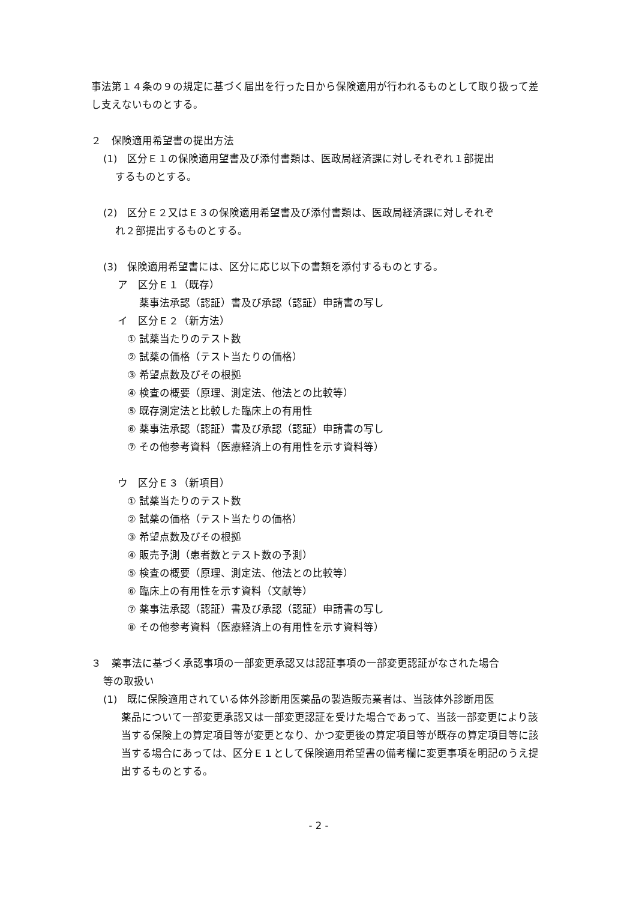事法第１４条の９の規定に基づく届出を行った日から保険適用が行われるものとして取り扱って差し支えないものとする。
２　保険適用希望書の提出方法
(1)　区分Ｅ１の保険適用望書及び添付書類は、医政局経済課に対しそれぞれ１部提出
するものとする。
(2)　区分Ｅ２又はＥ３の保険適用希望書及び添付書類は、医政局経済課に対しそれぞ
れ２部提出するものとする。
(3)　保険適用希望書には、区分に応じ以下の書類を添付するものとする。
ア　区分Ｅ１（既存）
薬事法承認（認証）書及び承認（認証）申請書の写し
イ　区分Ｅ２（新方法）
① 試薬当たりのテスト数
② 試薬の価格（テスト当たりの価格）
③ 希望点数及びその根拠
④ 検査の概要（原理、測定法、他法との比較等）
⑤ 既存測定法と比較した臨床上の有用性
⑥ 薬事法承認（認証）書及び承認（認証）申請書の写し
⑦ その他参考資料（医療経済上の有用性を示す資料等）
ウ　区分Ｅ３（新項目）
① 試薬当たりのテスト数
② 試薬の価格（テスト当たりの価格）
③ 希望点数及びその根拠
④ 販売予測（患者数とテスト数の予測）
⑤ 検査の概要（原理、測定法、他法との比較等）
⑥ 臨床上の有用性を示す資料（文献等）
⑦ 薬事法承認（認証）書及び承認（認証）申請書の写し
⑧ その他参考資料（医療経済上の有用性を示す資料等）
３　薬事法に基づく承認事項の一部変更承認又は認証事項の一部変更認証がなされた場合
等の取扱い
(1)　既に保険適用されている体外診断用医薬品の製造販売業者は、当該体外診断用医
薬品について一部変更承認又は一部変更認証を受けた場合であって、当該一部変更により該当する保険上の算定項目等が変更となり、かつ変更後の算定項目等が既存の算定項目等に該当する場合にあっては、区分Ｅ１として保険適用希望書の備考欄に変更事項を明記のうえ提出するものとする。
- 2 -